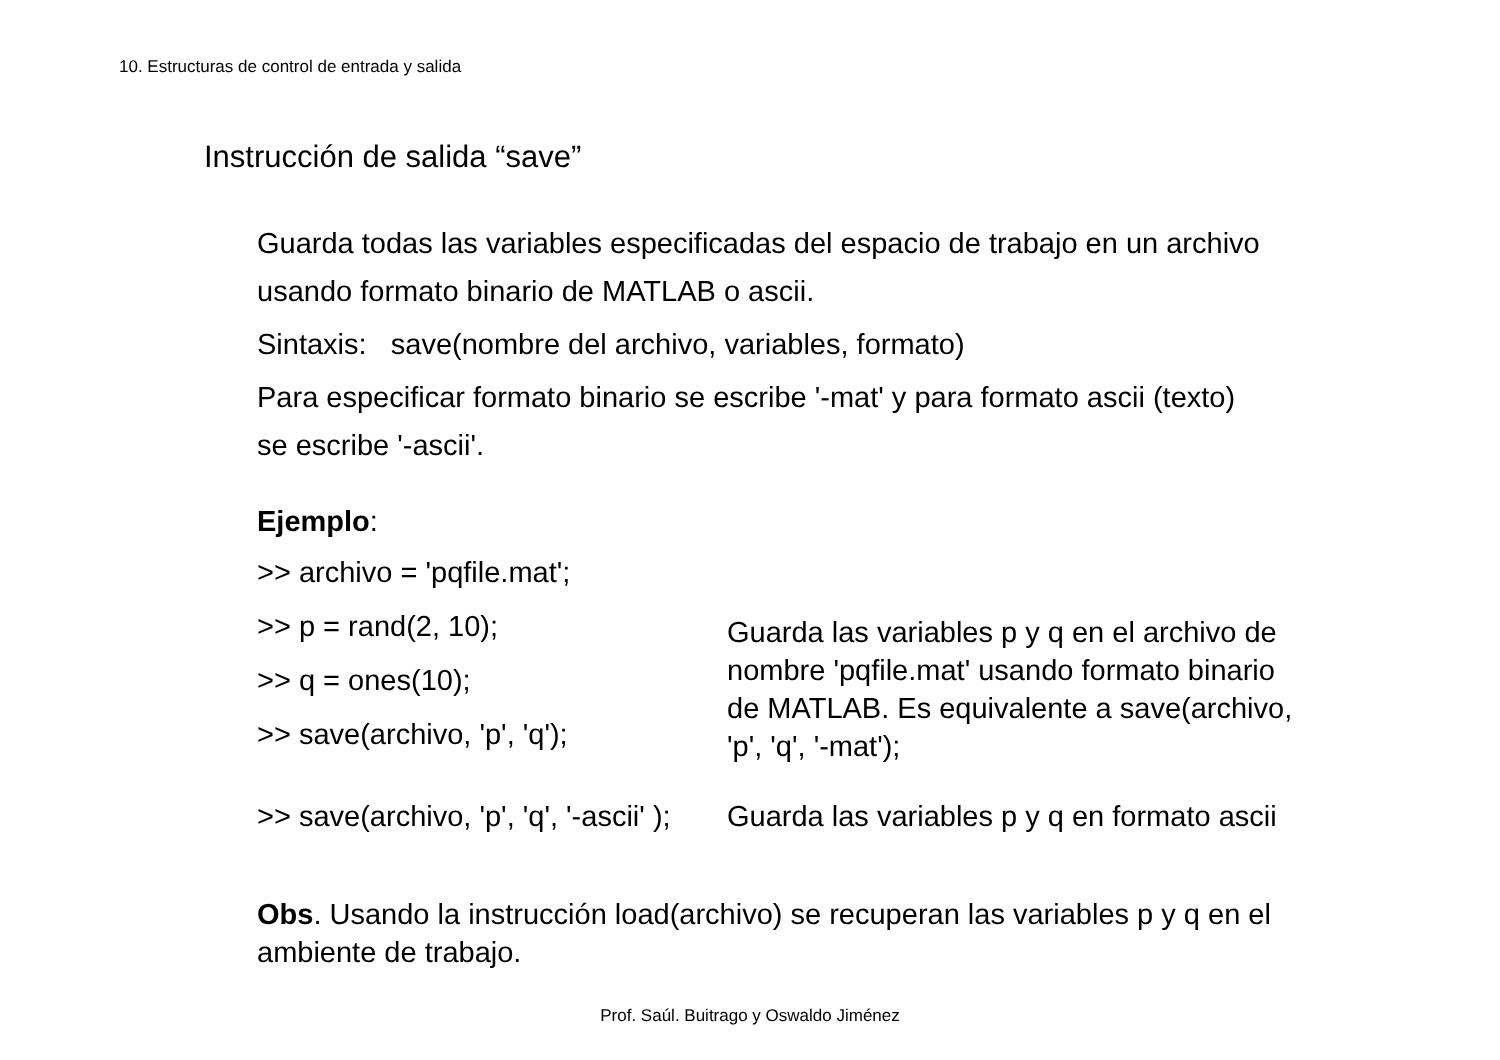10. Estructuras de control de entrada y salida
Instrucción de salida “save”
Guarda todas las variables especificadas del espacio de trabajo en un archivo usando formato binario de MATLAB o ascii.
Sintaxis: save(nombre del archivo, variables, formato)
Para especificar formato binario se escribe '-mat' y para formato ascii (texto) se escribe '-ascii'.
Ejemplo:
>> archivo = 'pqfile.mat';
>> p = rand(2, 10);
>> q = ones(10);
>> save(archivo, 'p', 'q');
Guarda las variables p y q en el archivo de nombre 'pqfile.mat' usando formato binario de MATLAB. Es equivalente a save(archivo, 'p', 'q', '-mat');
>> save(archivo, 'p', 'q', '-ascii' );
Guarda las variables p y q en formato ascii
Obs. Usando la instrucción load(archivo) se recuperan las variables p y q en el ambiente de trabajo.
Prof. Saúl. Buitrago y Oswaldo Jiménez